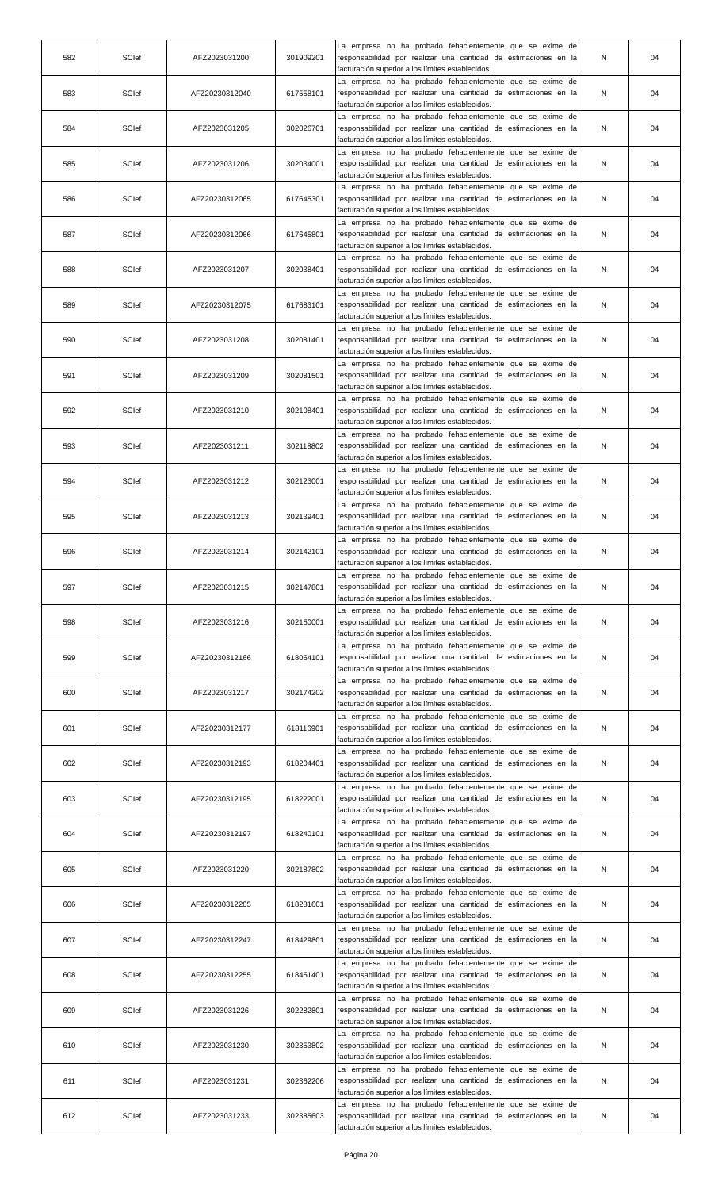| 582 | SCIef | AFZ2023031200 | 301909201 | La empresa no ha probado fehacientemente que se exime de responsabilidad por realizar una cantidad de estimaciones en la facturación superior a los límites establecidos. | N | 04 |
| 583 | SCIef | AFZ20230312040 | 617558101 | La empresa no ha probado fehacientemente que se exime de responsabilidad por realizar una cantidad de estimaciones en la facturación superior a los límites establecidos. | N | 04 |
| 584 | SCIef | AFZ2023031205 | 302026701 | La empresa no ha probado fehacientemente que se exime de responsabilidad por realizar una cantidad de estimaciones en la facturación superior a los límites establecidos. | N | 04 |
| 585 | SCIef | AFZ2023031206 | 302034001 | La empresa no ha probado fehacientemente que se exime de responsabilidad por realizar una cantidad de estimaciones en la facturación superior a los límites establecidos. | N | 04 |
| 586 | SCIef | AFZ20230312065 | 617645301 | La empresa no ha probado fehacientemente que se exime de responsabilidad por realizar una cantidad de estimaciones en la facturación superior a los límites establecidos. | N | 04 |
| 587 | SCIef | AFZ20230312066 | 617645801 | La empresa no ha probado fehacientemente que se exime de responsabilidad por realizar una cantidad de estimaciones en la facturación superior a los límites establecidos. | N | 04 |
| 588 | SCIef | AFZ2023031207 | 302038401 | La empresa no ha probado fehacientemente que se exime de responsabilidad por realizar una cantidad de estimaciones en la facturación superior a los límites establecidos. | N | 04 |
| 589 | SCIef | AFZ20230312075 | 617683101 | La empresa no ha probado fehacientemente que se exime de responsabilidad por realizar una cantidad de estimaciones en la facturación superior a los límites establecidos. | N | 04 |
| 590 | SCIef | AFZ2023031208 | 302081401 | La empresa no ha probado fehacientemente que se exime de responsabilidad por realizar una cantidad de estimaciones en la facturación superior a los límites establecidos. | N | 04 |
| 591 | SCIef | AFZ2023031209 | 302081501 | La empresa no ha probado fehacientemente que se exime de responsabilidad por realizar una cantidad de estimaciones en la facturación superior a los límites establecidos. | N | 04 |
| 592 | SCIef | AFZ2023031210 | 302108401 | La empresa no ha probado fehacientemente que se exime de responsabilidad por realizar una cantidad de estimaciones en la facturación superior a los límites establecidos. | N | 04 |
| 593 | SCIef | AFZ2023031211 | 302118802 | La empresa no ha probado fehacientemente que se exime de responsabilidad por realizar una cantidad de estimaciones en la facturación superior a los límites establecidos. | N | 04 |
| 594 | SCIef | AFZ2023031212 | 302123001 | La empresa no ha probado fehacientemente que se exime de responsabilidad por realizar una cantidad de estimaciones en la facturación superior a los límites establecidos. | N | 04 |
| 595 | SCIef | AFZ2023031213 | 302139401 | La empresa no ha probado fehacientemente que se exime de responsabilidad por realizar una cantidad de estimaciones en la facturación superior a los límites establecidos. | N | 04 |
| 596 | SCIef | AFZ2023031214 | 302142101 | La empresa no ha probado fehacientemente que se exime de responsabilidad por realizar una cantidad de estimaciones en la facturación superior a los límites establecidos. | N | 04 |
| 597 | SCIef | AFZ2023031215 | 302147801 | La empresa no ha probado fehacientemente que se exime de responsabilidad por realizar una cantidad de estimaciones en la facturación superior a los límites establecidos. | N | 04 |
| 598 | SCIef | AFZ2023031216 | 302150001 | La empresa no ha probado fehacientemente que se exime de responsabilidad por realizar una cantidad de estimaciones en la facturación superior a los límites establecidos. | N | 04 |
| 599 | SCIef | AFZ20230312166 | 618064101 | La empresa no ha probado fehacientemente que se exime de responsabilidad por realizar una cantidad de estimaciones en la facturación superior a los límites establecidos. | N | 04 |
| 600 | SCIef | AFZ2023031217 | 302174202 | La empresa no ha probado fehacientemente que se exime de responsabilidad por realizar una cantidad de estimaciones en la facturación superior a los límites establecidos. | N | 04 |
| 601 | SCIef | AFZ20230312177 | 618116901 | La empresa no ha probado fehacientemente que se exime de responsabilidad por realizar una cantidad de estimaciones en la facturación superior a los límites establecidos. | N | 04 |
| 602 | SCIef | AFZ20230312193 | 618204401 | La empresa no ha probado fehacientemente que se exime de responsabilidad por realizar una cantidad de estimaciones en la facturación superior a los límites establecidos. | N | 04 |
| 603 | SCIef | AFZ20230312195 | 618222001 | La empresa no ha probado fehacientemente que se exime de responsabilidad por realizar una cantidad de estimaciones en la facturación superior a los límites establecidos. | N | 04 |
| 604 | SCIef | AFZ20230312197 | 618240101 | La empresa no ha probado fehacientemente que se exime de responsabilidad por realizar una cantidad de estimaciones en la facturación superior a los límites establecidos. | N | 04 |
| 605 | SCIef | AFZ2023031220 | 302187802 | La empresa no ha probado fehacientemente que se exime de responsabilidad por realizar una cantidad de estimaciones en la facturación superior a los límites establecidos. | N | 04 |
| 606 | SCIef | AFZ20230312205 | 618281601 | La empresa no ha probado fehacientemente que se exime de responsabilidad por realizar una cantidad de estimaciones en la facturación superior a los límites establecidos. | N | 04 |
| 607 | SCIef | AFZ20230312247 | 618429801 | La empresa no ha probado fehacientemente que se exime de responsabilidad por realizar una cantidad de estimaciones en la facturación superior a los límites establecidos. | N | 04 |
| 608 | SCIef | AFZ20230312255 | 618451401 | La empresa no ha probado fehacientemente que se exime de responsabilidad por realizar una cantidad de estimaciones en la facturación superior a los límites establecidos. | N | 04 |
| 609 | SCIef | AFZ2023031226 | 302282801 | La empresa no ha probado fehacientemente que se exime de responsabilidad por realizar una cantidad de estimaciones en la facturación superior a los límites establecidos. | N | 04 |
| 610 | SCIef | AFZ2023031230 | 302353802 | La empresa no ha probado fehacientemente que se exime de responsabilidad por realizar una cantidad de estimaciones en la facturación superior a los límites establecidos. | N | 04 |
| 611 | SCIef | AFZ2023031231 | 302362206 | La empresa no ha probado fehacientemente que se exime de responsabilidad por realizar una cantidad de estimaciones en la facturación superior a los límites establecidos. | N | 04 |
| 612 | SCIef | AFZ2023031233 | 302385603 | La empresa no ha probado fehacientemente que se exime de responsabilidad por realizar una cantidad de estimaciones en la facturación superior a los límites establecidos. | N | 04 |
Página 20